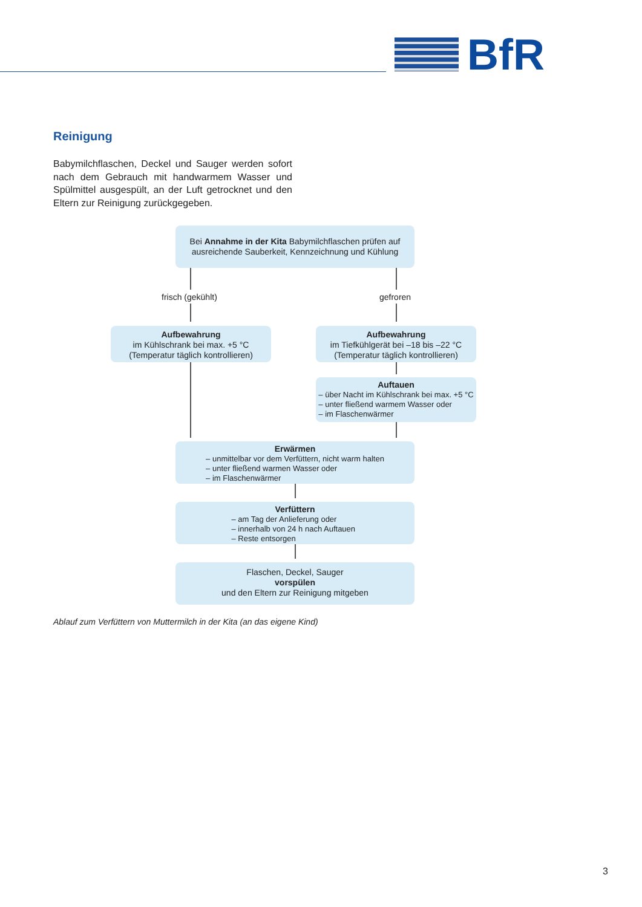BfR
Reinigung
Babymilchflaschen, Deckel und Sauger werden sofort nach dem Gebrauch mit handwarmem Wasser und Spülmittel ausgespült, an der Luft getrocknet und den Eltern zur Reinigung zurückgegeben.
Bei Annahme in der Kita Babymilchflaschen prüfen auf ausreichende Sauberkeit, Kennzeichnung und Kühlung
frisch (gekühlt) gefroren
Aufbewahrung
im Kühlschrank bei max. +5 °C
(Temperatur täglich kontrollieren)
Aufbewahrung
im Tiefkühlgerät bei –18 bis –22 °C
(Temperatur täglich kontrollieren)
Auftauen
– über Nacht im Kühlschrank bei max. +5 °C
– unter fließend warmem Wasser oder
– im Flaschenwärmer
Erwärmen
– unmittelbar vor dem Verfüttern, nicht warm halten
– unter fließend warmen Wasser oder
– im Flaschenwärmer
Verfüttern
– am Tag der Anlieferung oder
– innerhalb von 24 h nach Auftauen
– Reste entsorgen
Flaschen, Deckel, Sauger
vorspülen
und den Eltern zur Reinigung mitgeben
Ablauf zum Verfüttern von Muttermilch in der Kita (an das eigene Kind)
3